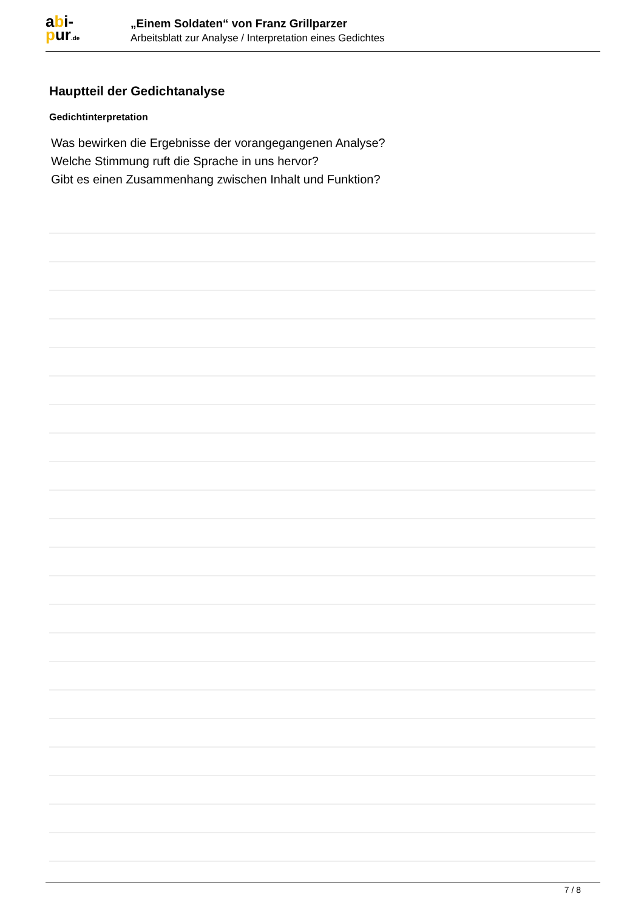abi-
pur.de
„Einem Soldaten“ von Franz Grillparzer
Arbeitsblatt zur Analyse / Interpretation eines Gedichtes
Hauptteil der Gedichtanalyse
Gedichtinterpretation
Was bewirken die Ergebnisse der vorangegangenen Analyse?
Welche Stimmung ruft die Sprache in uns hervor?
Gibt es einen Zusammenhang zwischen Inhalt und Funktion?
7 / 8